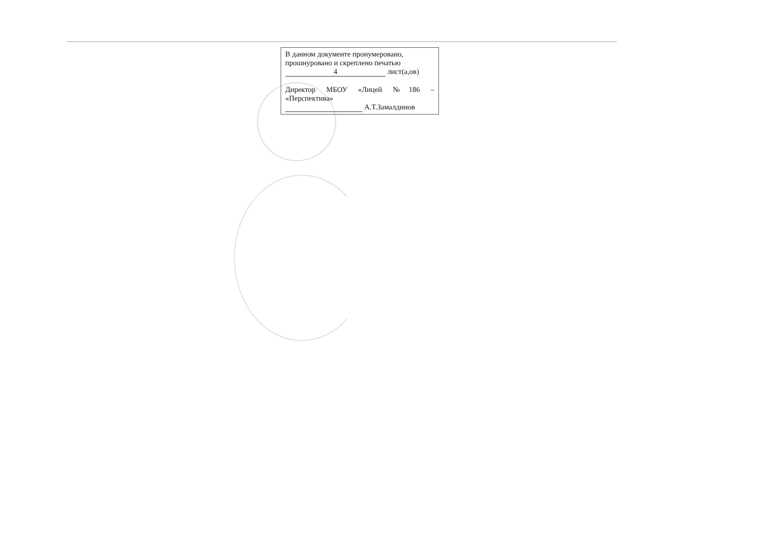В данном документе пронумеровано,
прошнуровано и скреплено печатью
4 лист(а,ов)
Директор МБОУ «Лицей №186 –
«Перспектива»
А.Т.Замалдинов